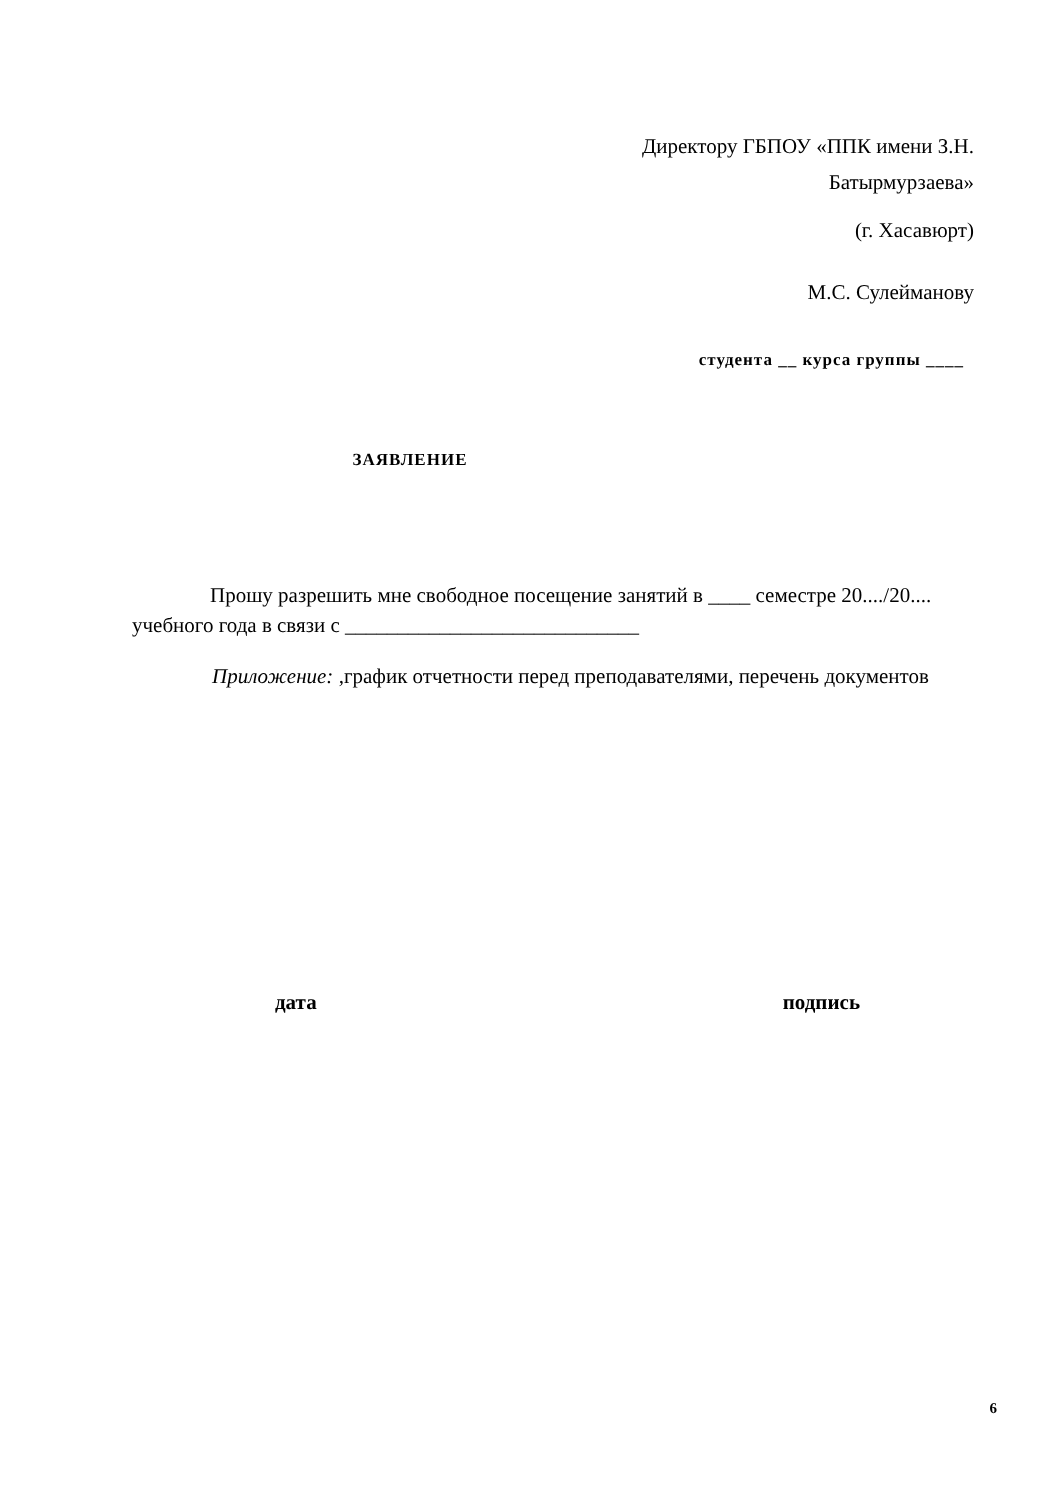Директору ГБПОУ «ППК имени З.Н. Батырмурзаева»
(г. Хасавюрт)
М.С. Сулейманову
студента __ курса группы ____
ЗАЯВЛЕНИЕ
Прошу разрешить мне свободное посещение занятий в ____ семестре 20..../20.... учебного года в связи с ____________________________
Приложение: ,график отчетности перед преподавателями, перечень документов
дата подпись
6